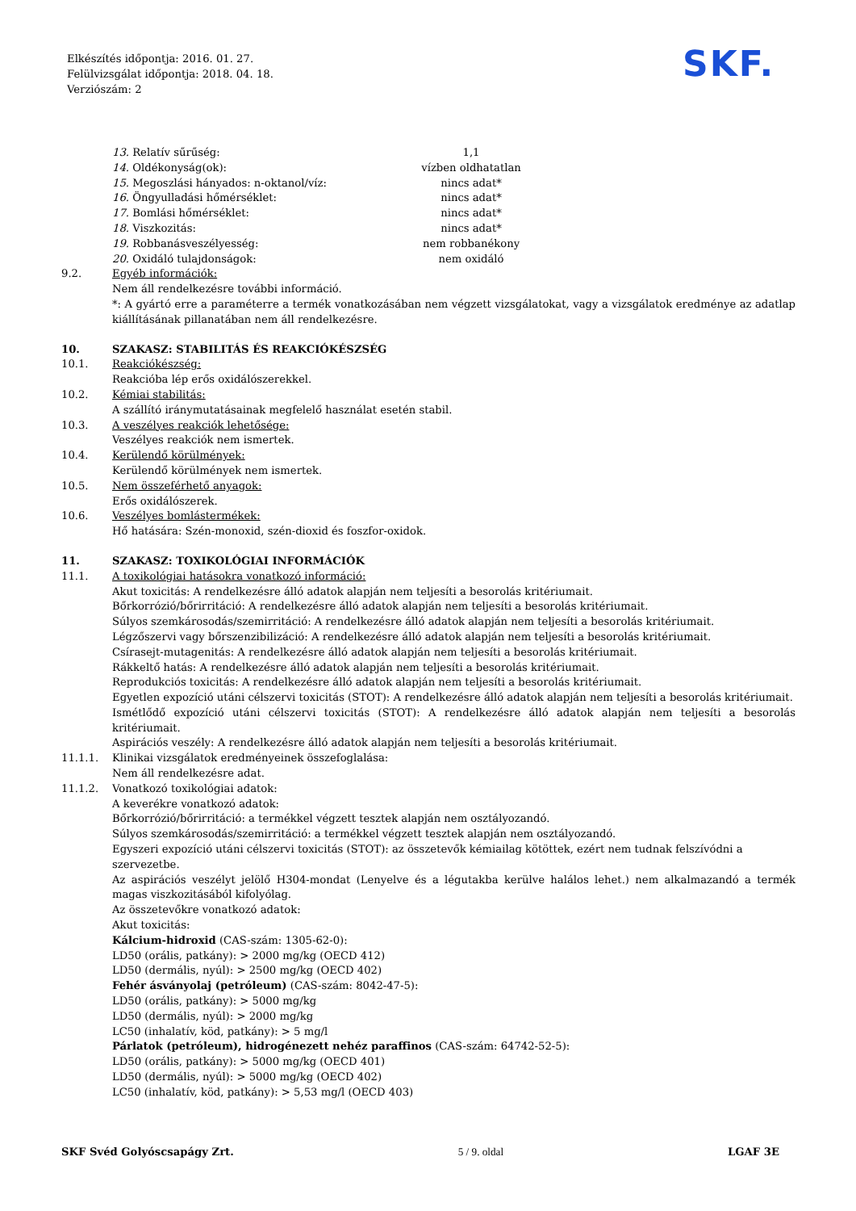Elkészítés időpontja: 2016. 01. 27.
Felülvizsgálat időpontja: 2018. 04. 18.
Verziószám: 2
SKF.
13. Relatív sűrűség: 1,1
14. Oldékonyság(ok): vízben oldhatatlan
15. Megoszlási hányados: n-oktanol/víz: nincs adat*
16. Öngyulladási hőmérséklet: nincs adat*
17. Bomlási hőmérséklet: nincs adat*
18. Viszkozitás: nincs adat*
19. Robbanásveszélyesség: nem robbanékony
20. Oxidáló tulajdonságok: nem oxidáló
9.2. Egyéb információk:
Nem áll rendelkezésre további információ.
*: A gyártó erre a paraméterre a termék vonatkozásában nem végzett vizsgálatokat, vagy a vizsgálatok eredménye az adatlap kiállításának pillanatában nem áll rendelkezésre.
10. SZAKASZ: STABILITÁS ÉS REAKCIÓKÉSZSÉG
10.1. Reakciókészség:
Reakcióba lép erős oxidálószerekkel.
10.2. Kémiai stabilitás:
A szállító iránymutatásainak megfelelő használat esetén stabil.
10.3. A veszélyes reakciók lehetősége:
Veszélyes reakciók nem ismertek.
10.4. Kerülendő körülmények:
Kerülendő körülmények nem ismertek.
10.5. Nem összeférhető anyagok:
Erős oxidálószerek.
10.6. Veszélyes bomlástermékek:
Hő hatására: Szén-monoxid, szén-dioxid és foszfor-oxidok.
11. SZAKASZ: TOXIKOLÓGIAI INFORMÁCIÓK
11.1. A toxikológiai hatásokra vonatkozó információ:
Akut toxicitás: A rendelkezésre álló adatok alapján nem teljesíti a besorolás kritériumait.
Bőrkorrózió/bőrirritáció: A rendelkezésre álló adatok alapján nem teljesíti a besorolás kritériumait.
Súlyos szemkárosodás/szemirritáció: A rendelkezésre álló adatok alapján nem teljesíti a besorolás kritériumait.
Légzőszervi vagy bőrszenzibilizáció: A rendelkezésre álló adatok alapján nem teljesíti a besorolás kritériumait.
Csírasejt-mutagenitás: A rendelkezésre álló adatok alapján nem teljesíti a besorolás kritériumait.
Rákkeltő hatás: A rendelkezésre álló adatok alapján nem teljesíti a besorolás kritériumait.
Reprodukciós toxicitás: A rendelkezésre álló adatok alapján nem teljesíti a besorolás kritériumait.
Egyetlen expozíció utáni célszervi toxicitás (STOT): A rendelkezésre álló adatok alapján nem teljesíti a besorolás kritériumait.
Ismétlődő expozíció utáni célszervi toxicitás (STOT): A rendelkezésre álló adatok alapján nem teljesíti a besorolás kritériumait.
Aspirációs veszély: A rendelkezésre álló adatok alapján nem teljesíti a besorolás kritériumait.
11.1.1. Klinikai vizsgálatok eredményeinek összefoglalása:
Nem áll rendelkezésre adat.
11.1.2. Vonatkozó toxikológiai adatok:
A keverékre vonatkozó adatok:
Bőrkorrózió/bőrirritáció: a termékkel végzett tesztek alapján nem osztályozandó.
Súlyos szemkárosodás/szemirritáció: a termékkel végzett tesztek alapján nem osztályozandó.
Egyszeri expozíció utáni célszervi toxicitás (STOT): az összetevők kémiailag kötöttek, ezért nem tudnak felszívódni a szervezetbe.
Az aspirációs veszélyt jelölő H304-mondat (Lenyelve és a légutakba kerülve halálos lehet.) nem alkalmazandó a termék magas viszkozitásából kifolyólag.
Az összetevőkre vonatkozó adatok:
Akut toxicitás:
Kálcium-hidroxid (CAS-szám: 1305-62-0):
LD50 (orális, patkány): > 2000 mg/kg (OECD 412)
LD50 (dermális, nyúl): > 2500 mg/kg (OECD 402)
Fehér ásványolaj (petróleum) (CAS-szám: 8042-47-5):
LD50 (orális, patkány): > 5000 mg/kg
LD50 (dermális, nyúl): > 2000 mg/kg
LC50 (inhalatív, köd, patkány): > 5 mg/l
Párlatok (petróleum), hidrogénezett nehéz paraffinos (CAS-szám: 64742-52-5):
LD50 (orális, patkány): > 5000 mg/kg (OECD 401)
LD50 (dermális, nyúl): > 5000 mg/kg (OECD 402)
LC50 (inhalatív, köd, patkány): > 5,53 mg/l (OECD 403)
SKF Svéd Golyóscsapágy Zrt. 5 / 9. oldal LGAF 3E